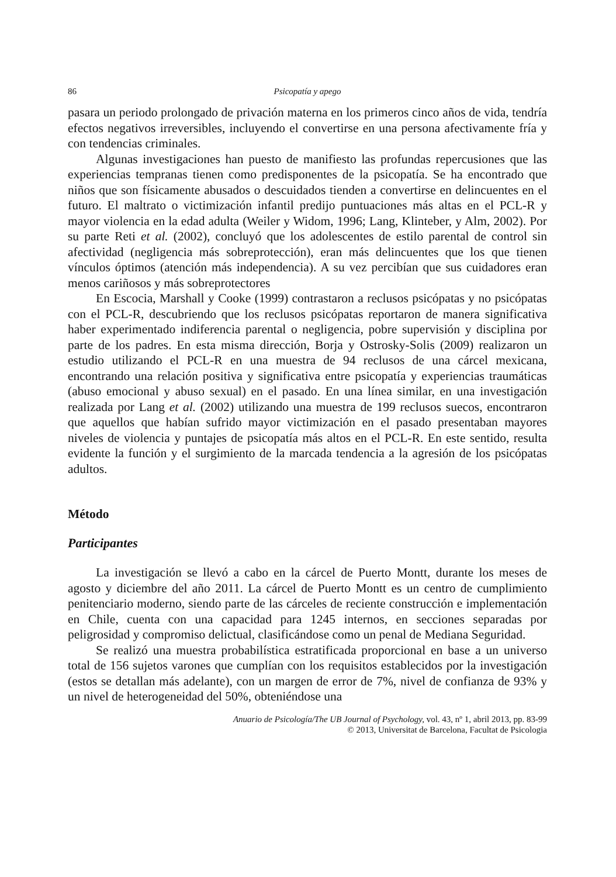86 Psicopatía y apego
pasara un periodo prolongado de privación materna en los primeros cinco años de vida, tendría efectos negativos irreversibles, incluyendo el convertirse en una persona afectivamente fría y con tendencias criminales.
Algunas investigaciones han puesto de manifiesto las profundas repercusiones que las experiencias tempranas tienen como predisponentes de la psicopatía. Se ha encontrado que niños que son físicamente abusados o descuidados tienden a convertirse en delincuentes en el futuro. El maltrato o victimización infantil predijo puntuaciones más altas en el PCL-R y mayor violencia en la edad adulta (Weiler y Widom, 1996; Lang, Klinteber, y Alm, 2002). Por su parte Reti et al. (2002), concluyó que los adolescentes de estilo parental de control sin afectividad (negligencia más sobreprotección), eran más delincuentes que los que tienen vínculos óptimos (atención más independencia). A su vez percibían que sus cuidadores eran menos cariñosos y más sobreprotectores
En Escocia, Marshall y Cooke (1999) contrastaron a reclusos psicópatas y no psicópatas con el PCL-R, descubriendo que los reclusos psicópatas reportaron de manera significativa haber experimentado indiferencia parental o negligencia, pobre supervisión y disciplina por parte de los padres. En esta misma dirección, Borja y Ostrosky-Solis (2009) realizaron un estudio utilizando el PCL-R en una muestra de 94 reclusos de una cárcel mexicana, encontrando una relación positiva y significativa entre psicopatía y experiencias traumáticas (abuso emocional y abuso sexual) en el pasado. En una línea similar, en una investigación realizada por Lang et al. (2002) utilizando una muestra de 199 reclusos suecos, encontraron que aquellos que habían sufrido mayor victimización en el pasado presentaban mayores niveles de violencia y puntajes de psicopatía más altos en el PCL-R. En este sentido, resulta evidente la función y el surgimiento de la marcada tendencia a la agresión de los psicópatas adultos.
Método
Participantes
La investigación se llevó a cabo en la cárcel de Puerto Montt, durante los meses de agosto y diciembre del año 2011. La cárcel de Puerto Montt es un centro de cumplimiento penitenciario moderno, siendo parte de las cárceles de reciente construcción e implementación en Chile, cuenta con una capacidad para 1245 internos, en secciones separadas por peligrosidad y compromiso delictual, clasificándose como un penal de Mediana Seguridad.
Se realizó una muestra probabilística estratificada proporcional en base a un universo total de 156 sujetos varones que cumplían con los requisitos establecidos por la investigación (estos se detallan más adelante), con un margen de error de 7%, nivel de confianza de 93% y un nivel de heterogeneidad del 50%, obteniéndose una
Anuario de Psicología/The UB Journal of Psychology, vol. 43, nº 1, abril 2013, pp. 83-99
© 2013, Universitat de Barcelona, Facultat de Psicologia